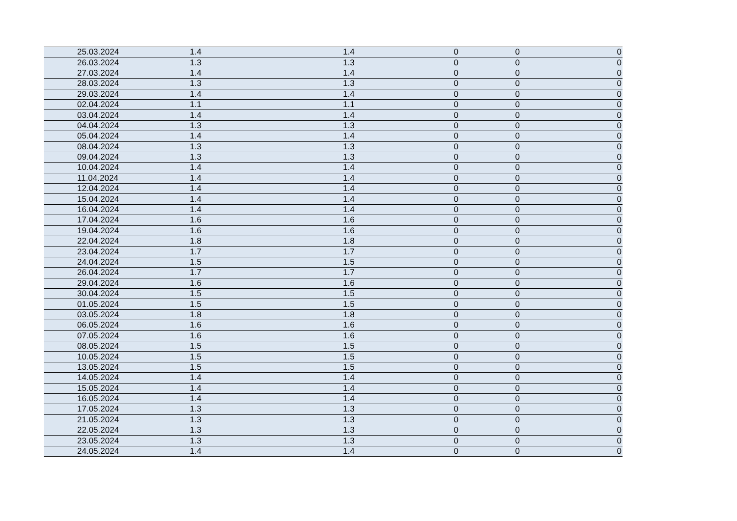| 25.03.2024 | 1.4 | 1.4 | 0 | 0 | 0 |
| 26.03.2024 | 1.3 | 1.3 | 0 | 0 | 0 |
| 27.03.2024 | 1.4 | 1.4 | 0 | 0 | 0 |
| 28.03.2024 | 1.3 | 1.3 | 0 | 0 | 0 |
| 29.03.2024 | 1.4 | 1.4 | 0 | 0 | 0 |
| 02.04.2024 | 1.1 | 1.1 | 0 | 0 | 0 |
| 03.04.2024 | 1.4 | 1.4 | 0 | 0 | 0 |
| 04.04.2024 | 1.3 | 1.3 | 0 | 0 | 0 |
| 05.04.2024 | 1.4 | 1.4 | 0 | 0 | 0 |
| 08.04.2024 | 1.3 | 1.3 | 0 | 0 | 0 |
| 09.04.2024 | 1.3 | 1.3 | 0 | 0 | 0 |
| 10.04.2024 | 1.4 | 1.4 | 0 | 0 | 0 |
| 11.04.2024 | 1.4 | 1.4 | 0 | 0 | 0 |
| 12.04.2024 | 1.4 | 1.4 | 0 | 0 | 0 |
| 15.04.2024 | 1.4 | 1.4 | 0 | 0 | 0 |
| 16.04.2024 | 1.4 | 1.4 | 0 | 0 | 0 |
| 17.04.2024 | 1.6 | 1.6 | 0 | 0 | 0 |
| 19.04.2024 | 1.6 | 1.6 | 0 | 0 | 0 |
| 22.04.2024 | 1.8 | 1.8 | 0 | 0 | 0 |
| 23.04.2024 | 1.7 | 1.7 | 0 | 0 | 0 |
| 24.04.2024 | 1.5 | 1.5 | 0 | 0 | 0 |
| 26.04.2024 | 1.7 | 1.7 | 0 | 0 | 0 |
| 29.04.2024 | 1.6 | 1.6 | 0 | 0 | 0 |
| 30.04.2024 | 1.5 | 1.5 | 0 | 0 | 0 |
| 01.05.2024 | 1.5 | 1.5 | 0 | 0 | 0 |
| 03.05.2024 | 1.8 | 1.8 | 0 | 0 | 0 |
| 06.05.2024 | 1.6 | 1.6 | 0 | 0 | 0 |
| 07.05.2024 | 1.6 | 1.6 | 0 | 0 | 0 |
| 08.05.2024 | 1.5 | 1.5 | 0 | 0 | 0 |
| 10.05.2024 | 1.5 | 1.5 | 0 | 0 | 0 |
| 13.05.2024 | 1.5 | 1.5 | 0 | 0 | 0 |
| 14.05.2024 | 1.4 | 1.4 | 0 | 0 | 0 |
| 15.05.2024 | 1.4 | 1.4 | 0 | 0 | 0 |
| 16.05.2024 | 1.4 | 1.4 | 0 | 0 | 0 |
| 17.05.2024 | 1.3 | 1.3 | 0 | 0 | 0 |
| 21.05.2024 | 1.3 | 1.3 | 0 | 0 | 0 |
| 22.05.2024 | 1.3 | 1.3 | 0 | 0 | 0 |
| 23.05.2024 | 1.3 | 1.3 | 0 | 0 | 0 |
| 24.05.2024 | 1.4 | 1.4 | 0 | 0 | 0 |